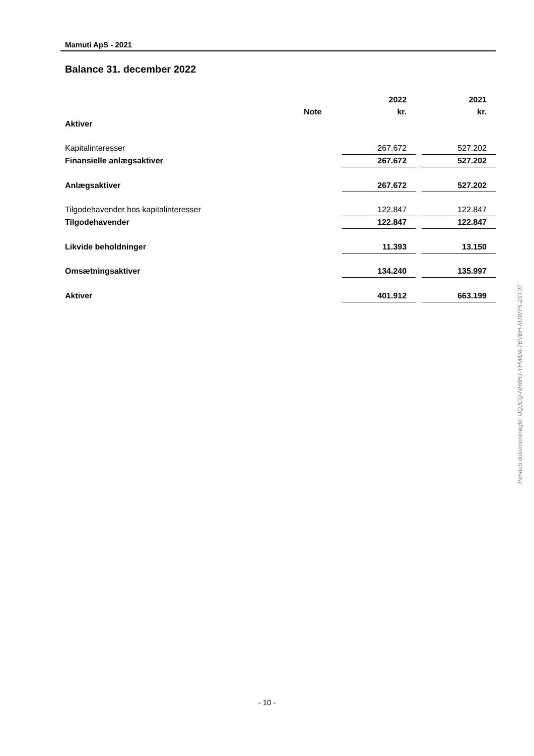Mamuti ApS - 2021
Balance 31. december 2022
| | | 2022 | | 2021 |
| --- | --- | --- | --- | --- |
| | Note | kr. | | kr. |
| Aktiver | | | | |
| Kapitalinteresser | | 267.672 | | 527.202 |
| Finansielle anlægsaktiver | | 267.672 | | 527.202 |
| Anlægsaktiver | | 267.672 | | 527.202 |
| Tilgodehavender hos kapitalinteresser | | 122.847 | | 122.847 |
| Tilgodehavender | | 122.847 | | 122.847 |
| Likvide beholdninger | | 11.393 | | 13.150 |
| Omsætningsaktiver | | 134.240 | | 135.997 |
| Aktiver | | 401.912 | | 663.199 |
Penneo dokumentnøgle: UQJCQ-NH8HJ-YHWD6-7BVBH-MJWY5-2XT07
- 10 -